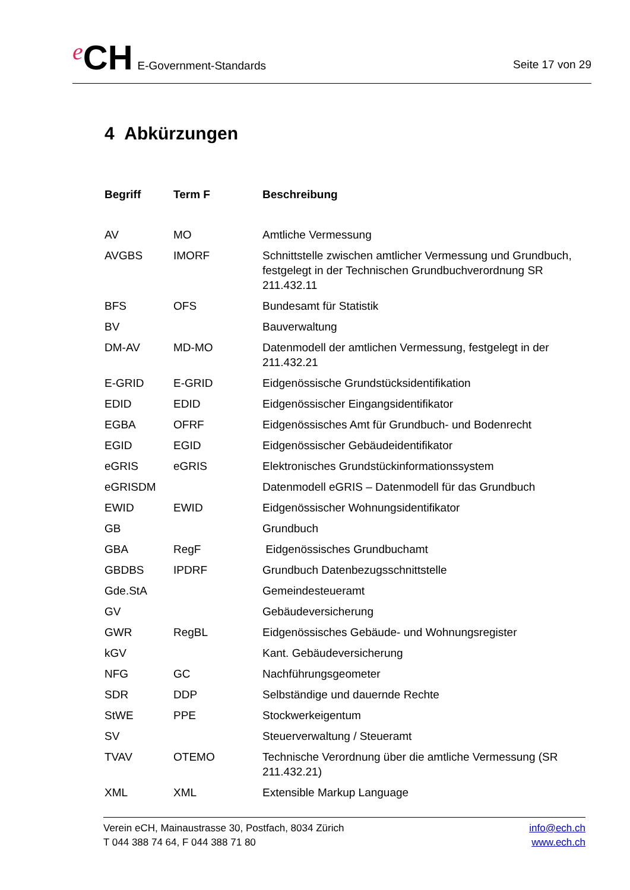e CH E-Government-Standards
Seite 17 von 29
4 Abkürzungen
| Begriff | Term F | Beschreibung |
| --- | --- | --- |
| AV | MO | Amtliche Vermessung |
| AVGBS | IMORF | Schnittstelle zwischen amtlicher Vermessung und Grundbuch, festgelegt in der Technischen Grundbuchverordnung SR 211.432.11 |
| BFS | OFS | Bundesamt für Statistik |
| BV | | Bauverwaltung |
| DM-AV | MD-MO | Datenmodell der amtlichen Vermessung, festgelegt in der 211.432.21 |
| E-GRID | E-GRID | Eidgenössische Grundstücksidentifikation |
| EDID | EDID | Eidgenössischer Eingangsidentifikator |
| EGBA | OFRF | Eidgenössisches Amt für Grundbuch- und Bodenrecht |
| EGID | EGID | Eidgenössischer Gebäudeidentifikator |
| eGRIS | eGRIS | Elektronisches Grundstückinformationssystem |
| eGRISDM | | Datenmodell eGRIS – Datenmodell für das Grundbuch |
| EWID | EWID | Eidgenössischer Wohnungsidentifikator |
| GB | | Grundbuch |
| GBA | RegF | Eidgenössisches Grundbuchamt |
| GBDBS | IPDRF | Grundbuch Datenbezugsschnittstelle |
| Gde.StA | | Gemeindesteueramt |
| GV | | Gebäudeversicherung |
| GWR | RegBL | Eidgenössisches Gebäude- und Wohnungsregister |
| kGV | | Kant. Gebäudeversicherung |
| NFG | GC | Nachführungsgeometer |
| SDR | DDP | Selbständige und dauernde Rechte |
| StWE | PPE | Stockwerkeigentum |
| SV | | Steuerverwaltung / Steueramt |
| TVAV | OTEMO | Technische Verordnung über die amtliche Vermessung (SR 211.432.21) |
| XML | XML | Extensible Markup Language |
Verein eCH, Mainaustrasse 30, Postfach, 8034 Zürich
T 044 388 74 64, F 044 388 71 80
info@ech.ch
www.ech.ch